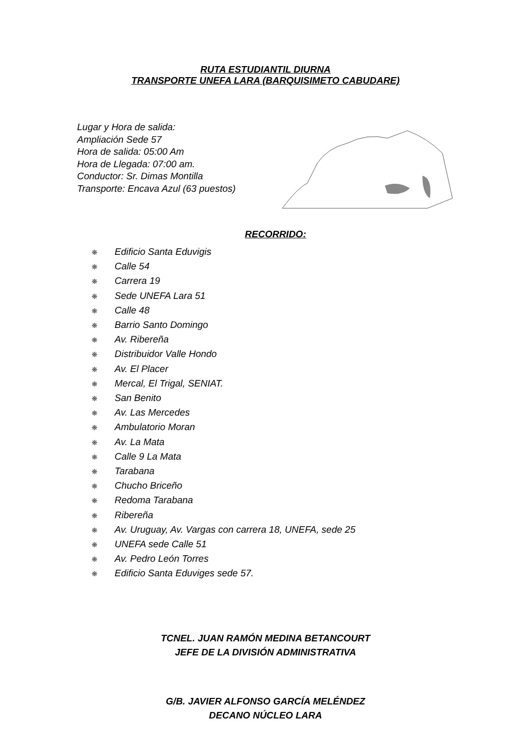RUTA ESTUDIANTIL DIURNA
TRANSPORTE UNEFA LARA (BARQUISIMETO CABUDARE)
Lugar y Hora de salida:
Ampliación Sede 57
Hora de salida: 05:00 Am
Hora de Llegada: 07:00 am.
Conductor: Sr. Dimas Montilla
Transporte: Encava Azul (63 puestos)
RECORRIDO:
❋ Edificio Santa Eduvigis
❋ Calle 54
❋ Carrera 19
❋ Sede UNEFA Lara 51
❋ Calle 48
❋ Barrio Santo Domingo
❋ Av. Ribereña
❋ Distribuidor Valle Hondo
❋ Av. El Placer
❋ Mercal, El Trigal, SENIAT.
❋ San Benito
❋ Av. Las Mercedes
❋ Ambulatorio Moran
❋ Av. La Mata
❋ Calle 9 La Mata
❋ Tarabana
❋ Chucho Briceño
❋ Redoma Tarabana
❋ Ribereña
❋ Av. Uruguay, Av. Vargas con carrera 18, UNEFA, sede 25
❋ UNEFA sede Calle 51
❋ Av. Pedro León Torres
❋ Edificio Santa Eduviges sede 57.
TCNEL. JUAN RAMÓN MEDINA BETANCOURT
JEFE DE LA DIVISIÓN ADMINISTRATIVA
G/B. JAVIER ALFONSO GARCÍA MELÉNDEZ
DECANO NÚCLEO LARA